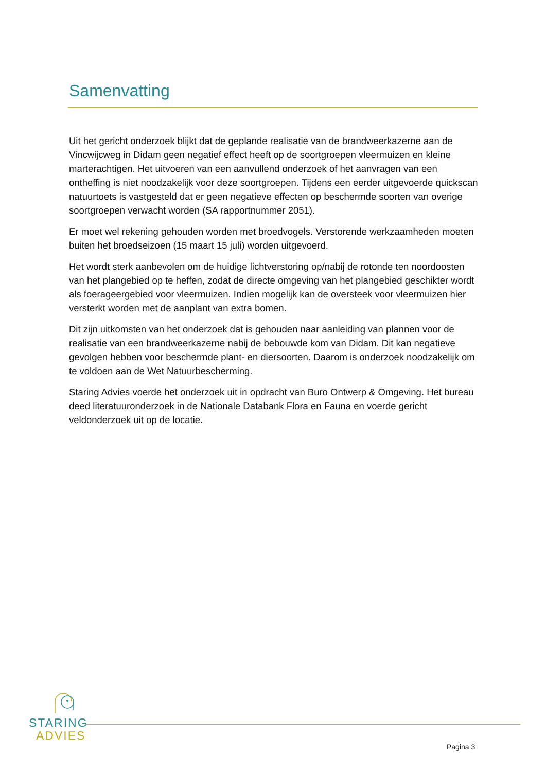Samenvatting
Uit het gericht onderzoek blijkt dat de geplande realisatie van de brandweerkazerne aan de Vincwijcweg in Didam geen negatief effect heeft op de soortgroepen vleermuizen en kleine marterachtigen. Het uitvoeren van een aanvullend onderzoek of het aanvragen van een ontheffing is niet noodzakelijk voor deze soortgroepen. Tijdens een eerder uitgevoerde quickscan natuurtoets is vastgesteld dat er geen negatieve effecten op beschermde soorten van overige soortgroepen verwacht worden (SA rapportnummer 2051).
Er moet wel rekening gehouden worden met broedvogels. Verstorende werkzaamheden moeten buiten het broedseizoen (15 maart 15 juli) worden uitgevoerd.
Het wordt sterk aanbevolen om de huidige lichtverstoring op/nabij de rotonde ten noordoosten van het plangebied op te heffen, zodat de directe omgeving van het plangebied geschikter wordt als foerageergebied voor vleermuizen. Indien mogelijk kan de oversteek voor vleermuizen hier versterkt worden met de aanplant van extra bomen.
Dit zijn uitkomsten van het onderzoek dat is gehouden naar aanleiding van plannen voor de realisatie van een brandweerkazerne nabij de bebouwde kom van Didam. Dit kan negatieve gevolgen hebben voor beschermde plant- en diersoorten. Daarom is onderzoek noodzakelijk om te voldoen aan de Wet Natuurbescherming.
Staring Advies voerde het onderzoek uit in opdracht van Buro Ontwerp & Omgeving. Het bureau deed literatuuronderzoek in de Nationale Databank Flora en Fauna en voerde gericht veldonderzoek uit op de locatie.
STARING
ADVIES
Pagina 3